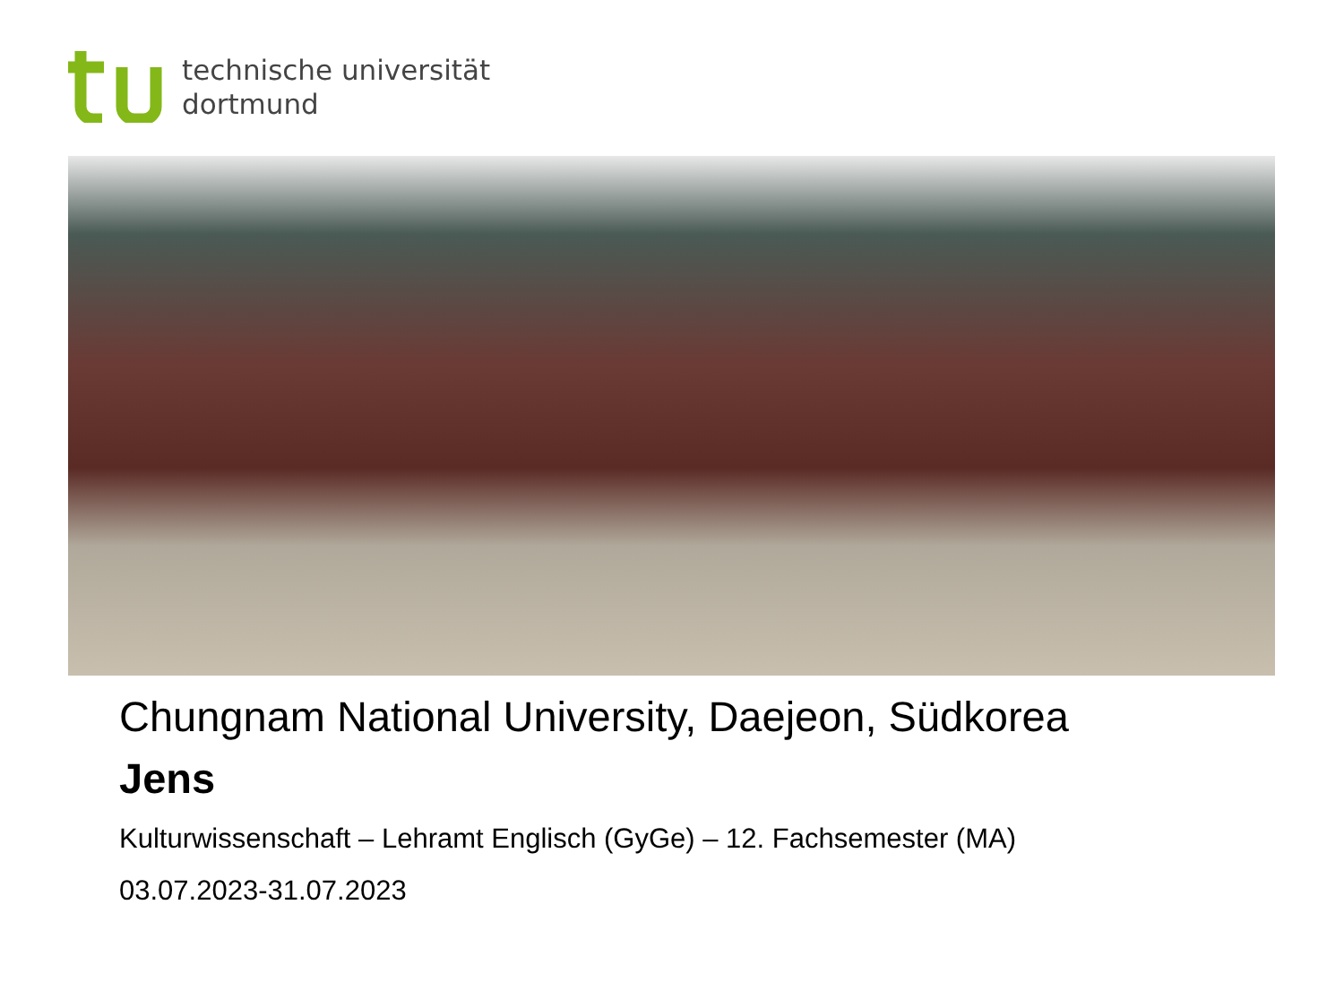technische universität
dortmund
Chungnam National University, Daejeon, Südkorea
Jens
Kulturwissenschaft – Lehramt Englisch (GyGe) – 12. Fachsemester (MA)
03.07.2023-31.07.2023